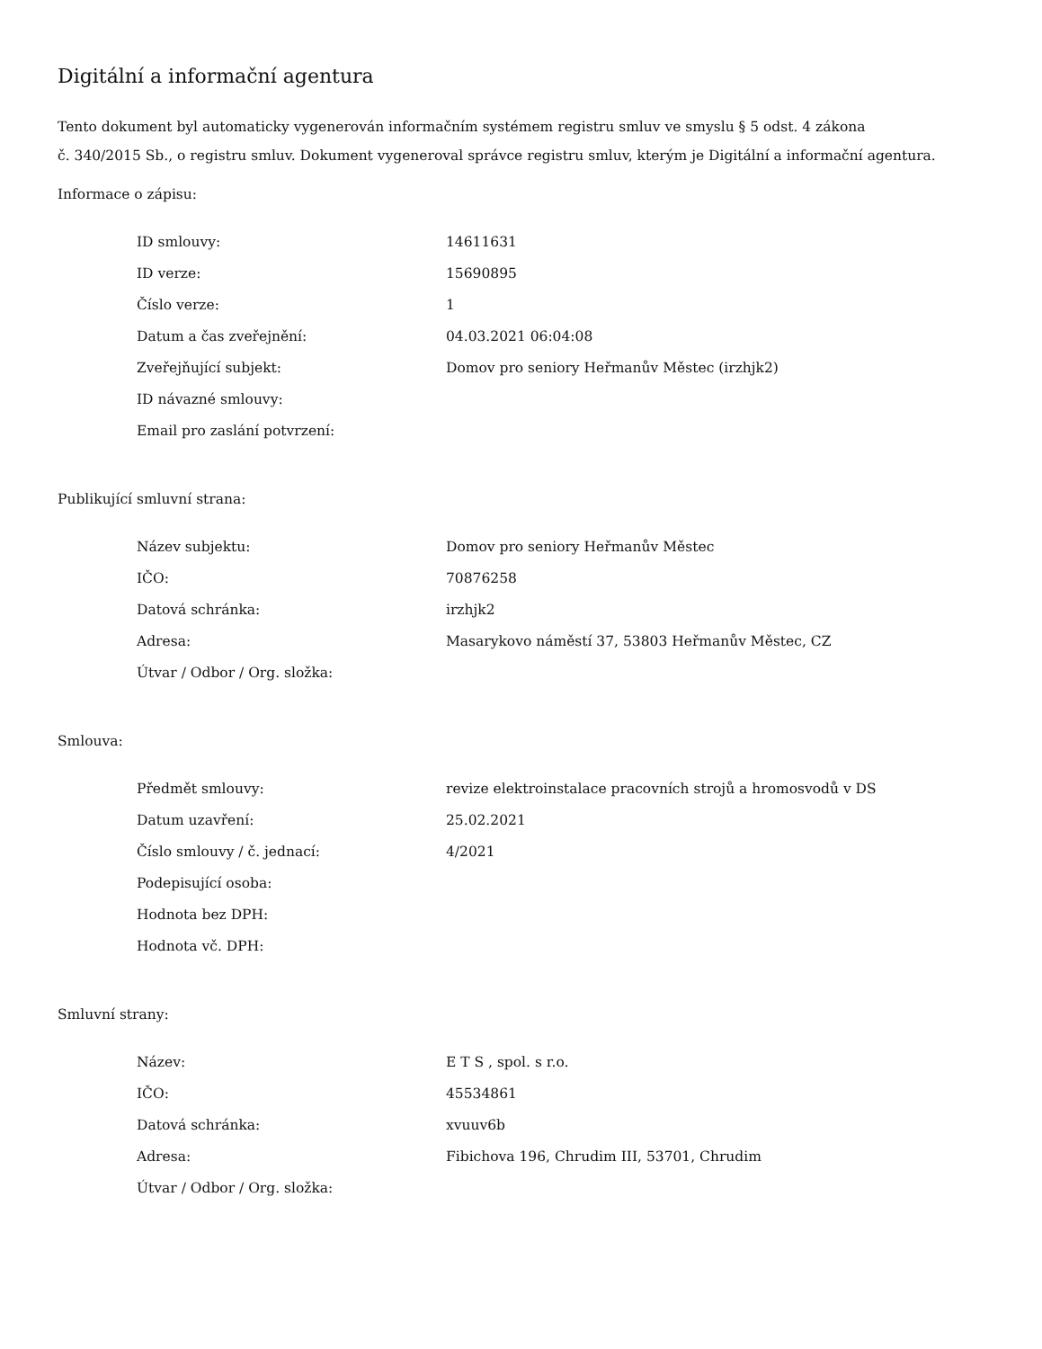Digitální a informační agentura
Tento dokument byl automaticky vygenerován informačním systémem registru smluv ve smyslu § 5 odst. 4 zákona
č. 340/2015 Sb., o registru smluv. Dokument vygeneroval správce registru smluv, kterým je Digitální a informační agentura.
Informace o zápisu:
| ID smlouvy: | 14611631 |
| ID verze: | 15690895 |
| Číslo verze: | 1 |
| Datum a čas zveřejnění: | 04.03.2021 06:04:08 |
| Zveřejňující subjekt: | Domov pro seniory Heřmanův Městec (irzhjk2) |
| ID návazné smlouvy: | |
| Email pro zaslání potvrzení: | |
Publikující smluvní strana:
| Název subjektu: | Domov pro seniory Heřmanův Městec |
| IČO: | 70876258 |
| Datová schránka: | irzhjk2 |
| Adresa: | Masarykovo náměstí 37, 53803 Heřmanův Městec, CZ |
| Útvar / Odbor / Org. složka: | |
Smlouva:
| Předmět smlouvy: | revize elektroinstalace pracovních strojů a hromosvodů v DS |
| Datum uzavření: | 25.02.2021 |
| Číslo smlouvy / č. jednací: | 4/2021 |
| Podepisující osoba: | |
| Hodnota bez DPH: | |
| Hodnota vč. DPH: | |
Smluvní strany:
| Název: | E T S , spol. s r.o. |
| IČO: | 45534861 |
| Datová schránka: | xvuuv6b |
| Adresa: | Fibichova 196, Chrudim III, 53701, Chrudim |
| Útvar / Odbor / Org. složka: | |